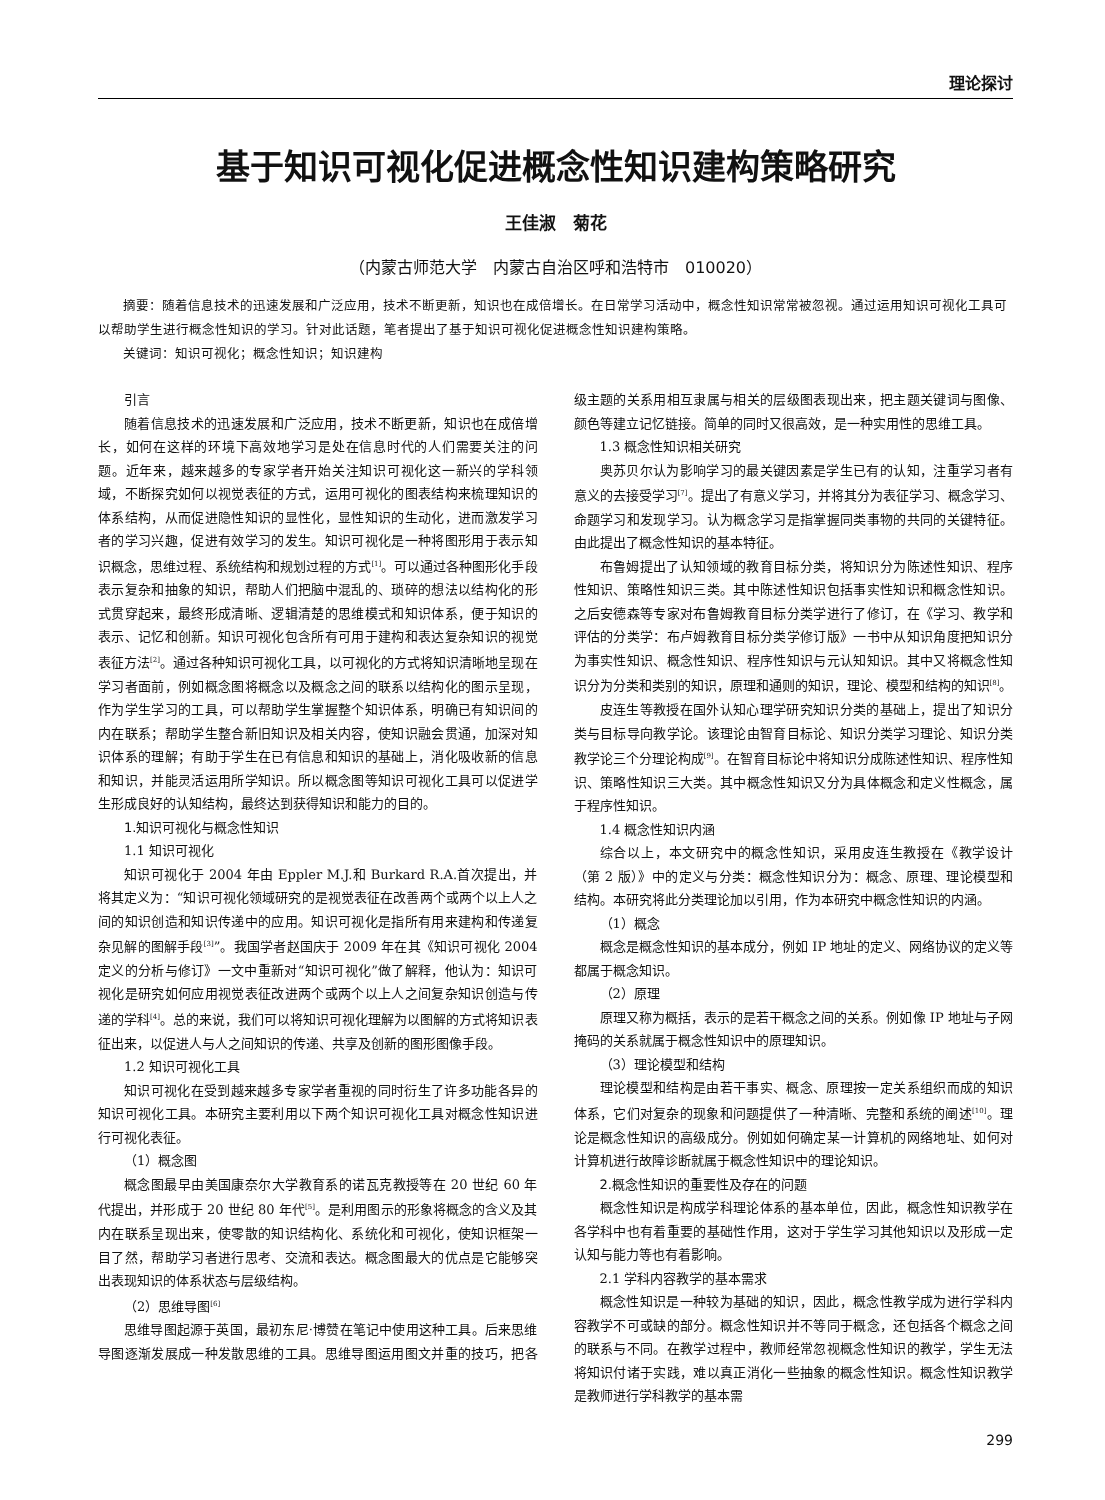理论探讨
基于知识可视化促进概念性知识建构策略研究
王佳淑　菊花
（内蒙古师范大学　内蒙古自治区呼和浩特市　010020）
摘要：随着信息技术的迅速发展和广泛应用，技术不断更新，知识也在成倍增长。在日常学习活动中，概念性知识常常被忽视。通过运用知识可视化工具可以帮助学生进行概念性知识的学习。针对此话题，笔者提出了基于知识可视化促进概念性知识建构策略。
关键词：知识可视化；概念性知识；知识建构
引言
随着信息技术的迅速发展和广泛应用，技术不断更新，知识也在成倍增长，如何在这样的环境下高效地学习是处在信息时代的人们需要关注的问题。近年来，越来越多的专家学者开始关注知识可视化这一新兴的学科领域，不断探究如何以视觉表征的方式，运用可视化的图表结构来梳理知识的体系结构，从而促进隐性知识的显性化，显性知识的生动化，进而激发学习者的学习兴趣，促进有效学习的发生。知识可视化是一种将图形用于表示知识概念，思维过程、系统结构和规划过程的方式<sup>[1]</sup>。可以通过各种图形化手段表示复杂和抽象的知识，帮助人们把脑中混乱的、琐碎的想法以结构化的形式贯穿起来，最终形成清晰、逻辑清楚的思维模式和知识体系，便于知识的表示、记忆和创新。知识可视化包含所有可用于建构和表达复杂知识的视觉表征方法<sup>[2]</sup>。通过各种知识可视化工具，以可视化的方式将知识清晰地呈现在学习者面前，例如概念图将概念以及概念之间的联系以结构化的图示呈现，作为学生学习的工具，可以帮助学生掌握整个知识体系，明确已有知识间的内在联系；帮助学生整合新旧知识及相关内容，使知识融会贯通，加深对知识体系的理解；有助于学生在已有信息和知识的基础上，消化吸收新的信息和知识，并能灵活运用所学知识。所以概念图等知识可视化工具可以促进学生形成良好的认知结构，最终达到获得知识和能力的目的。
1.知识可视化与概念性知识
1.1 知识可视化
知识可视化于 2004 年由 Eppler M.J.和 Burkard R.A.首次提出，并将其定义为：“知识可视化领域研究的是视觉表征在改善两个或两个以上人之间的知识创造和知识传递中的应用。知识可视化是指所有用来建构和传递复杂见解的图解手段<sup>[3]</sup>”。我国学者赵国庆于 2009 年在其《知识可视化 2004 定义的分析与修订》一文中重新对“知识可视化”做了解释，他认为：知识可视化是研究如何应用视觉表征改进两个或两个以上人之间复杂知识创造与传递的学科<sup>[4]</sup>。总的来说，我们可以将知识可视化理解为以图解的方式将知识表征出来，以促进人与人之间知识的传递、共享及创新的图形图像手段。
1.2 知识可视化工具
知识可视化在受到越来越多专家学者重视的同时衍生了许多功能各异的知识可视化工具。本研究主要利用以下两个知识可视化工具对概念性知识进行可视化表征。
（1）概念图
概念图最早由美国康奈尔大学教育系的诺瓦克教授等在 20 世纪 60 年代提出，并形成于 20 世纪 80 年代<sup>[5]</sup>。是利用图示的形象将概念的含义及其内在联系呈现出来，使零散的知识结构化、系统化和可视化，使知识框架一目了然，帮助学习者进行思考、交流和表达。概念图最大的优点是它能够突出表现知识的体系状态与层级结构。
（2）思维导图<sup>[6]</sup>
思维导图起源于英国，最初东尼·博赞在笔记中使用这种工具。后来思维导图逐渐发展成一种发散思维的工具。思维导图运用图文并重的技巧，把各级主题的关系用相互隶属与相关的层级图表现出来，把主题关键词与图像、颜色等建立记忆链接。简单的同时又很高效，是一种实用性的思维工具。
1.3 概念性知识相关研究
奥苏贝尔认为影响学习的最关键因素是学生已有的认知，注重学习者有意义的去接受学习<sup>[7]</sup>。提出了有意义学习，并将其分为表征学习、概念学习、命题学习和发现学习。认为概念学习是指掌握同类事物的共同的关键特征。由此提出了概念性知识的基本特征。
布鲁姆提出了认知领域的教育目标分类，将知识分为陈述性知识、程序性知识、策略性知识三类。其中陈述性知识包括事实性知识和概念性知识。之后安德森等专家对布鲁姆教育目标分类学进行了修订，在《学习、教学和评估的分类学：布卢姆教育目标分类学修订版》一书中从知识角度把知识分为事实性知识、概念性知识、程序性知识与元认知知识。其中又将概念性知识分为分类和类别的知识，原理和通则的知识，理论、模型和结构的知识<sup>[8]</sup>。
皮连生等教授在国外认知心理学研究知识分类的基础上，提出了知识分类与目标导向教学论。该理论由智育目标论、知识分类学习理论、知识分类教学论三个分理论构成<sup>[9]</sup>。在智育目标论中将知识分成陈述性知识、程序性知识、策略性知识三大类。其中概念性知识又分为具体概念和定义性概念，属于程序性知识。
1.4 概念性知识内涵
综合以上，本文研究中的概念性知识，采用皮连生教授在《教学设计（第 2 版）》中的定义与分类：概念性知识分为：概念、原理、理论模型和结构。本研究将此分类理论加以引用，作为本研究中概念性知识的内涵。
（1）概念
概念是概念性知识的基本成分，例如 IP 地址的定义、网络协议的定义等都属于概念知识。
（2）原理
原理又称为概括，表示的是若干概念之间的关系。例如像 IP 地址与子网掩码的关系就属于概念性知识中的原理知识。
（3）理论模型和结构
理论模型和结构是由若干事实、概念、原理按一定关系组织而成的知识体系，它们对复杂的现象和问题提供了一种清晰、完整和系统的阐述<sup>[10]</sup>。理论是概念性知识的高级成分。例如如何确定某一计算机的网络地址、如何对计算机进行故障诊断就属于概念性知识中的理论知识。
2.概念性知识的重要性及存在的问题
概念性知识是构成学科理论体系的基本单位，因此，概念性知识教学在各学科中也有着重要的基础性作用，这对于学生学习其他知识以及形成一定认知与能力等也有着影响。
2.1 学科内容教学的基本需求
概念性知识是一种较为基础的知识，因此，概念性教学成为进行学科内容教学不可或缺的部分。概念性知识并不等同于概念，还包括各个概念之间的联系与不同。在教学过程中，教师经常忽视概念性知识的教学，学生无法将知识付诸于实践，难以真正消化一些抽象的概念性知识。概念性知识教学是教师进行学科教学的基本需
299